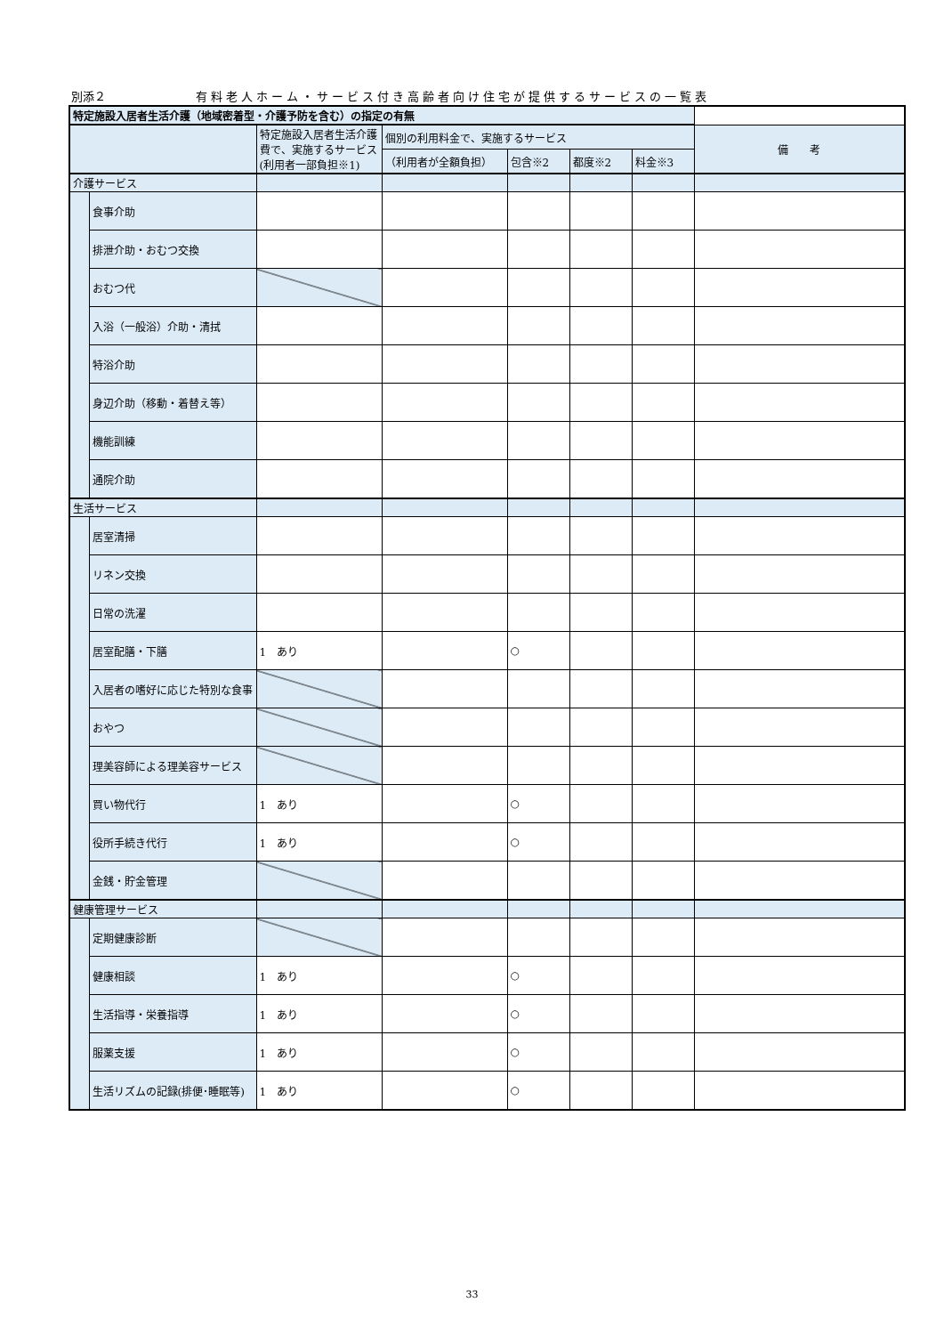別添２ 有料老人ホーム・サービス付き高齢者向け住宅が提供するサービスの一覧表
| 特定施設入居者生活介護（地域密着型・介護予防を含む）の指定の有無 | | | | | | | |
| | | 特定施設入居者生活介護費で、実施するサービス(利用者一部負担※1) | 個別の利用料金で、実施するサービス | | | | 備 考 |
| | | | （利用者が全額負担） | 包含※2 | 都度※2 | 料金※3 | |
| 介護サービス | | | | | | | |
| | 食事介助 | | | | | | |
| | 排泄介助・おむつ交換 | | | | | | |
| | おむつ代 | | | | | | |
| | 入浴（一般浴）介助・清拭 | | | | | | |
| | 特浴介助 | | | | | | |
| | 身辺介助（移動・着替え等） | | | | | | |
| | 機能訓練 | | | | | | |
| | 通院介助 | | | | | | |
| 生活サービス | | | | | | | |
| | 居室清掃 | | | | | | |
| | リネン交換 | | | | | | |
| | 日常の洗濯 | | | | | | |
| | 居室配膳・下膳 | 1 あり | | ○ | | | |
| | 入居者の嗜好に応じた特別な食事 | | | | | | |
| | おやつ | | | | | | |
| | 理美容師による理美容サービス | | | | | | |
| | 買い物代行 | 1 あり | | ○ | | | |
| | 役所手続き代行 | 1 あり | | ○ | | | |
| | 金銭・貯金管理 | | | | | | |
| 健康管理サービス | | | | | | | |
| | 定期健康診断 | | | | | | |
| | 健康相談 | 1 あり | | ○ | | | |
| | 生活指導・栄養指導 | 1 あり | | ○ | | | |
| | 服薬支援 | 1 あり | | ○ | | | |
| | 生活リズムの記録(排便･睡眠等) | 1 あり | | ○ | | | |
33